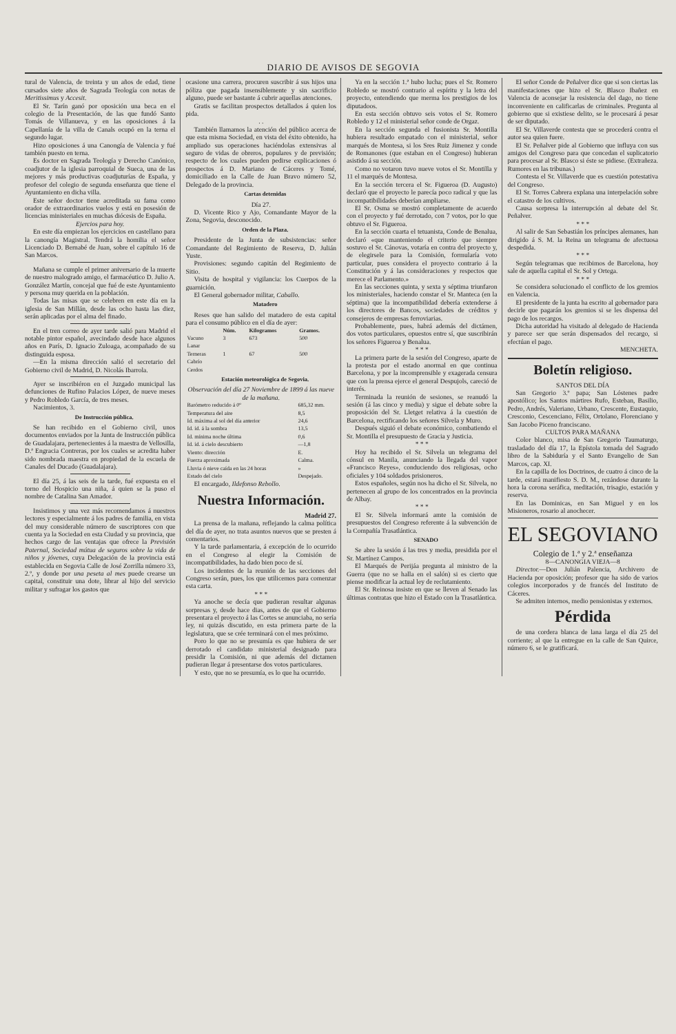DIARIO DE AVISOS DE SEGOVIA
tural de Valencia, de treinta y un años de edad, tiene cursados siete años de Sagrada Teología con notas de Meritissimus y Accesit.
El Sr. Tarín ganó por oposición una beca en el colegio de la Presentación, de las que fundó Santo Tomás de Villanueva, y en las oposiciones á la Capellanía de la villa de Canals ocupó en la terna el segundo lugar.
Hizo oposiciones á una Canongía de Valencia y fué también puesto en terna.
Es doctor en Sagrada Teología y Derecho Canónico, coadjutor de la iglesia parroquial de Sueca, una de las mejores y más productivas coadjuturías de España, y profesor del colegio de segunda enseñanza que tiene el Ayuntamiento en dicha villa.
Este señor doctor tiene acreditada su fama como orador de extraordinarios vuelos y está en posesión de licencias ministeriales en muchas diócesis de España.
Ejercios para hoy.
En este día empiezan los ejercicios en castellano para la canongía Magistral. Tendrá la homilia el señor Licenciado D. Bernabé de Juan, sobre el capítulo 16 de San Marcos.
Mañana se cumple el primer aniversario de la muerte de nuestro malogrado amigo, el farmacéutico D. Julio A. González Martín, concejal que fué de este Ayuntamiento y persona muy querida en la población.
Todas las misas que se celebren en este día en la iglesia de San Millán, desde las ocho hasta las diez, serán aplicadas por el alma del finado.
En el tren correo de ayer tarde salió para Madrid el notable pintor español, avecindado desde hace algunos años en París, D. Ignacio Zuloaga, acompañado de su distinguida esposa.
—En la misma dirección salió el secretario del Gobierno civil de Madrid, D. Nicolás Ibarrola.
Ayer se inscribiéron en el Juzgado municipal las defunciones de Rufino Palacios López, de nueve meses y Pedro Robledo García, de tres meses.
Nacimientos, 3.
De Instrucción pública.
Se han recibido en el Gobierno civil, unos documentos enviados por la Junta de Instrucción pública de Guadalajara, pertenecientes á la maestra de Vellosilla, D.ª Engracia Contreras, por los cuales se acredita haber sido nombrada maestra en propiedad de la escuela de Canales del Ducado (Guadalajara).
El día 25, á las seis de la tarde, fué expuesta en el torno del Hospicio una niña, á quien se la puso el nombre de Catalina San Amador.
Insistimos y una vez más recomendamos á nuestros lectores y especialmente á los padres de familia, en vista del muy considerable número de suscriptores con que cuenta ya la Sociedad en esta Ciudad y su provincia, que hechos cargo de las ventajas que ofrece la Previsión Paternal, Sociedad mútua de seguros sobre la vida de niños y jóvenes, cuya Delegación de la provincia está establecida en Segovia Calle de José Zorrilla número 33, 2.º, y donde por una peseta al mes puede crearse un capital, constituir una dote, librar al hijo del servicio militar y sufragar los gastos que
ocasione una carrera, procuren suscribir á sus hijos una póliza que pagada insensiblemente y sin sacrificio alguno, puede ser bastante á cubrir aquellas atenciones.
Gratis se facilitan prospectos detallados á quien los pida.
. .
También llamamos la atención del público acerca de que esta misma Sociedad, en vista del éxito obtenido, ha ampliado sus operaciones haciéndolas extensivas al seguro de vidas de obreros, populares y de previsión; respecto de los cuales pueden pedirse explicaciones ó prospectos á D. Mariano de Cáceres y Tomé, domiciliado en la Calle de Juan Bravo número 52, Delegado de la provincia.
Cartas detenidas
Día 27.
D. Vicente Rico y Ajo, Comandante Mayor de la Zona, Segovia, desconocido.
Orden de la Plaza.
Presidente de la Junta de subsistencias: señor Comandante del Regimiento de Reserva, D. Julián Yuste.
Provisiones: segundo capitán del Regimiento de Sitio.
Visita de hospital y vigilancia: los Cuerpos de la guarnición.
El General gobernador militar, Caballo.
Matadero
Reses que han salido del matadero de esta capital para el consumo público en el día de ayer:
| | Núm. | Kilogramos | Gramos. |
| --- | --- | --- | --- |
| Vacuno | 3 | 673 | 500 |
| Lanar | | | |
| Terneras | 1 | 67 | 500 |
| Cabrío | | | |
| Cerdos | | | |
Estación meteorológica de Segovia.
Observación del día 27 Noviembre de 1899 á las nueve de la mañana.
| Barómetro reducido á 0º | 685,32 mm. |
| Temperatura del aire | 8,5 |
| Id. máxima al sol del día anterior | 24,6 |
| Id. íd. á la sombra | 13,5 |
| Id. mínima noche última | 0,6 |
| Id. íd. á cielo descubierto | —1,8 |
| Viento: dirección | E. |
| Fuerza aproximada | Calma. |
| Lluvia ó nieve caída en las 24 horas | » |
| Estado del cielo | Despejado. |
El encargado, Ildefonso Rebollo.
Nuestra Información.
Madrid 27.
La prensa de la mañana, reflejando la calma política del día de ayer, no trata asuntos nuevos que se presten á comentarios.
Y la tarde parlamentaria, á excepción de lo ocurrido en el Congreso al elegir la Comisión de incompatibilidades, ha dado bien poco de sí.
Los incidentes de la reunión de las secciones del Congreso serán, pues, los que utilicemos para comenzar esta carta.
* * *
Ya anoche se decía que pudieran resultar algunas sorpresas y, desde hace dias, antes de que el Gobierno presentara el proyecto á las Cortes se anunciaba, no sería ley, ni quizás discutido, en esta primera parte de la legislatura, que se crée terminará con el mes próximo.
Poro lo que no se presumía es que hubiera de ser derrotado el candidato ministerial designado para presidir la Comisión, ni que además del dictamen pudieran llegar á presentarse dos votos particulares.
Y esto, que no se presumía, es lo que ha ocurrido.
Ya en la sección 1.ª hubo lucha; pues el Sr. Romero Robledo se mostró contrario al espíritu y la letra del proyecto, entendiendo que merma los prestigios de los diputadoos.
En esta sección obtuvo seis votos el Sr. Romero Robledo y 12 el ministerial señor conde de Orgaz.
En la sección segunda el fusionista Sr. Montilla hubiera resultado empatado con el ministerial, señor marqués de Montesa, si los Sres Ruiz Jimenez y conde de Romanones (que estaban en el Congreso) hubieran asistido á su sección.
Como no votaron tuvo nueve votos el Sr. Montilla y 11 el marqués de Montesa.
En la sección tercera el Sr. Figueroa (D. Augusto) declaró que el proyecto le parecía poco radical y que las incompatibilidades deberían ampliarse.
El Sr. Osma se mostró completamente de acuerdo con el proyecto y fué derrotado, con 7 votos, por lo que obtuvo el Sr. Figueroa.
En la sección cuarta el tetuanista, Conde de Benalua, declaró «que manteniendo el criterio que siempre sostuvo el Sr. Cánovas, votaría en contra del proyecto y, de elegirsele para la Comisión, formularía voto particular, pues considera el proyecto contrario á la Constitución y á las consideraciones y respectos que merece el Parlamento.»
En las secciones quinta, y sexta y séptima triunfaron los ministeriales, haciendo constar el Sr. Manteca (en la séptima) que la incompatibilidad debería extenderse á los directores de Bancos, sociedades de créditos y consejeros de empresas ferroviarias.
Probablemente, pues, habrá además del dictámen, dos votos particulares, opuestos entre sí, que suscribirán los señores Figueroa y Benalua.
* * *
La primera parte de la sesión del Congreso, aparte de la protesta por el estado anormal en que continua Barcelona, y por la incomprensible y exagerada censura que con la prensa ejerce el general Despujols, careció de interés.
Terminada la reunión de sesiones, se reanudó la sesión (á las cinco y media) y sigue el debate sobre la proposición del Sr. Lletget relativa á la cuestión de Barcelona, rectificando los señores Silvela y Muro.
Después siguió el debate económico, combatiendo el Sr. Montilla el presupuesto de Gracia y Justicia.
* * *
Hoy ha recibido el Sr. Silvela un telegrama del cónsul en Manila, anunciando la llegada del vapor «Francisco Reyes», conduciendo dos religiosas, ocho oficiales y 104 soldados prisioneros.
Estos españoles, según nos ha dicho el Sr. Silvela, no pertenecen al grupo de los concentrados en la provincia de Albay.
* * *
El Sr. Silvela informará amte la comisión de presupuestos del Congreso referente á la subvención de la Compañía Trasatlántica.
SENADO
Se abre la sesión á las tres y media, presidida por el Sr. Martínez Campos.
El Marqués de Perijáa pregunta al ministro de la Guerra (que no se halla en el salón) si es cierto que piense modificar la actual ley de reclutamiento.
El Sr. Reinosa insiste en que se lleven al Senado las últimas contratas que hizo el Estado con la Trasatlántica.
El señor Conde de Peñalver dice que si son ciertas las manifestaciones que hizo el Sr. Blasco Ibañez en Valencia de aconsejar la resistencia del dago, no tiene inconveniente en calificarlas de criminales. Pregunta al gobierno que si existiese delito, se le procesará á pesar de ser diputado.
El Sr. Villaverde contesta que se procederá contra el autor sea quien fuere.
El Sr. Peñalver pide al Gobierno que influya con sus amigos del Congreso para que concedan el suplicatorio para procesar al Sr. Blasco si éste se pidiese. (Extrañeza. Rumores en las tribunas.)
Contesta el Sr. Villaverde que es cuestión potestativa del Congreso.
El Sr. Torres Cabrera explana una interpelación sobre el catastro de los cultivos.
Causa sorpresa la interrupción al debate del Sr. Peñalver.
* * *
Al salir de San Sebastián los príncipes alemanes, han dirigido á S. M. la Reina un telegrama de afectuosa despedida.
* * *
Según telegramas que recibimos de Barcelona, hoy sale de aquella capital el Sr. Sol y Ortega.
* * *
Se considera solucionado el conflicto de los gremios en Valencia.
El presidente de la junta ha escrito al gobernador para decirle que pagarán los gremios si se les dispensa del pago de los recargos.
Dicha autoridad ha visitado al delegado de Hacienda y parece ser que serán dispensados del recargo, si efectúan el pago.
MENCHETA.
Boletín religioso.
SANTOS DEL DÍA
San Gregorio 3.º papa; San Lóstenes padre apostólico; los Santos mártires Rufo, Esteban, Basilio, Pedro, Andrés, Valeriano, Urbano, Crescente, Eustaquio, Cresconio, Cescenciano, Félix, Ortolano, Florenciano y San Jacobo Piceno franciscano.
CULTOS PARA MAÑANA
Color blanco, misa de San Gregorio Taumaturgo, trasladado del día 17, la Epístola tomada del Sagrado libro de la Sabiduría y el Santo Evangelio de San Marcos, cap. XI.
En la capilla de los Doctrinos, de cuatro á cinco de la tarde, estará manifiesto S. D. M., rezándose durante la hora la corona seráfica, meditación, trisagio, estación y reserva.
En las Dominicas, en San Miguel y en los Misioneros, rosario al anochecer.
EL SEGOVIANO
Colegio de 1.ª y 2.ª enseñanza
8—CANONGIA VIEJA—8
Director.—Don Julián Palencia, Archivero de Hacienda por oposición; profesor que ha sido de varios colegios incorporados y de francés del Instituto de Cáceres.
Se admiten internos, medio pensionistas y externos.
Pérdida
de una cordera blanca de lana larga el día 25 del corriente; al que la entregue en la calle de San Quirce, número 6, se le gratificará.